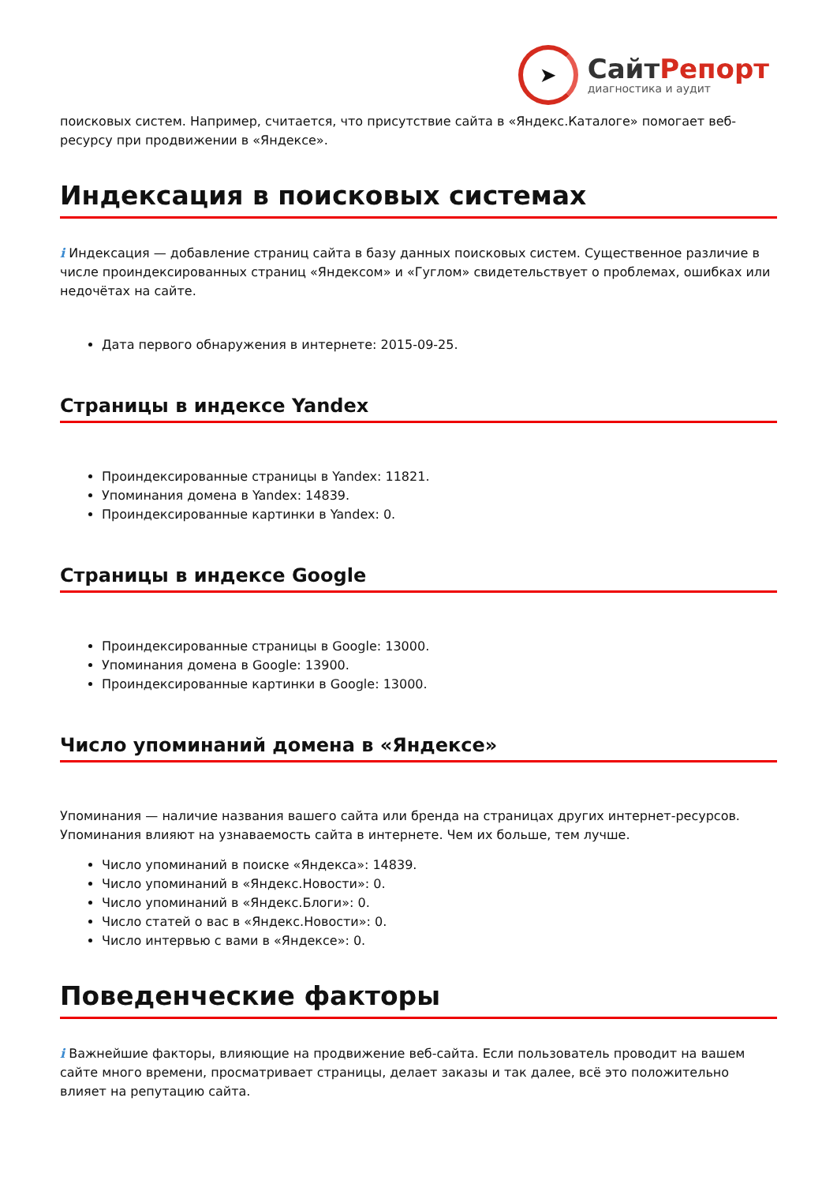➤
СайтРепорт
диагностика и аудит
поисковых систем. Например, считается, что присутствие сайта в «Яндекс.Каталоге» помогает веб-ресурсу при продвижении в «Яндексе».
Индексация в поисковых системах
i Индексация — добавление страниц сайта в базу данных поисковых систем. Существенное различие в числе проиндексированных страниц «Яндексом» и «Гуглом» свидетельствует о проблемах, ошибках или недочётах на сайте.
Дата первого обнаружения в интернете: 2015-09-25.
Страницы в индексе Yandex
Проиндексированные страницы в Yandex: 11821.
Упоминания домена в Yandex: 14839.
Проиндексированные картинки в Yandex: 0.
Страницы в индексе Google
Проиндексированные страницы в Google: 13000.
Упоминания домена в Google: 13900.
Проиндексированные картинки в Google: 13000.
Число упоминаний домена в «Яндексе»
Упоминания — наличие названия вашего сайта или бренда на страницах других интернет-ресурсов. Упоминания влияют на узнаваемость сайта в интернете. Чем их больше, тем лучше.
Число упоминаний в поиске «Яндекса»: 14839.
Число упоминаний в «Яндекс.Новости»: 0.
Число упоминаний в «Яндекс.Блоги»: 0.
Число статей о вас в «Яндекс.Новости»: 0.
Число интервью с вами в «Яндексе»: 0.
Поведенческие факторы
i Важнейшие факторы, влияющие на продвижение веб-сайта. Если пользователь проводит на вашем сайте много времени, просматривает страницы, делает заказы и так далее, всё это положительно влияет на репутацию сайта.